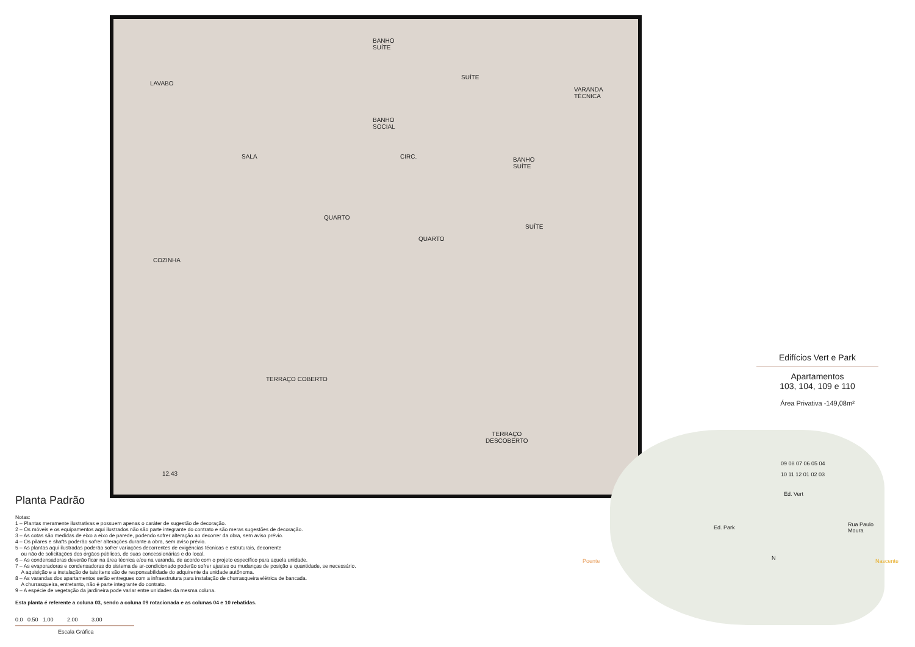LAVABO
BANHO
SUÍTE
SUÍTE
VARANDA
TÉCNICA
BANHO
SOCIAL
SALA CIRC.
BANHO
SUÍTE
QUARTO
QUARTO
SUÍTE
COZINHA
TERRAÇO COBERTO
TERRAÇO
DESCOBERTO
12.43
Planta Padrão
Notas:
1 – Plantas meramente ilustrativas e possuem apenas o caráter de sugestão de decoração.
2 – Os móveis e os equipamentos aqui ilustrados não são parte integrante do contrato e são meras sugestões de decoração.
3 – As cotas são medidas de eixo a eixo de parede, podendo sofrer alteração ao decorrer da obra, sem aviso prévio.
4 – Os pilares e shafts poderão sofrer alterações durante a obra, sem aviso prévio.
5 – As plantas aqui ilustradas poderão sofrer variações decorrentes de exigências técnicas e estruturais, decorrente
ou não de solicitações dos órgãos públicos, de suas concessionárias e do local.
6 – As condensadoras deverão ficar na área técnica e/ou na varanda, de acordo com o projeto específico para aquela unidade.
7 – As evaporadoras e condensadoras do sistema de ar-condicionado poderão sofrer ajustes ou mudanças de posição e quantidade, se necessário.
A aquisição e a instalação de tais itens são de responsabilidade do adquirente da unidade autônoma.
8 – As varandas dos apartamentos serão entregues com a infraestrutura para instalação de churrasqueira elétrica de bancada.
A churrasqueira, entretanto, não é parte integrante do contrato.
9 – A espécie de vegetação da jardineira pode variar entre unidades da mesma coluna.
Esta planta é referente a coluna 03, sendo a coluna 09 rotacionada e as colunas 04 e 10 rebatidas.
0.0 0.50 1.00 2.00 3.00
Escala Gráfica
Edifícios Vert e Park
Apartamentos
103, 104, 109 e 110
Área Privativa -149,08m²
09 08 07 06 05 04
10 11 12 01 02 03
Ed. Vert
Ed. Park Rua Paulo Moura
Poente Nascente N